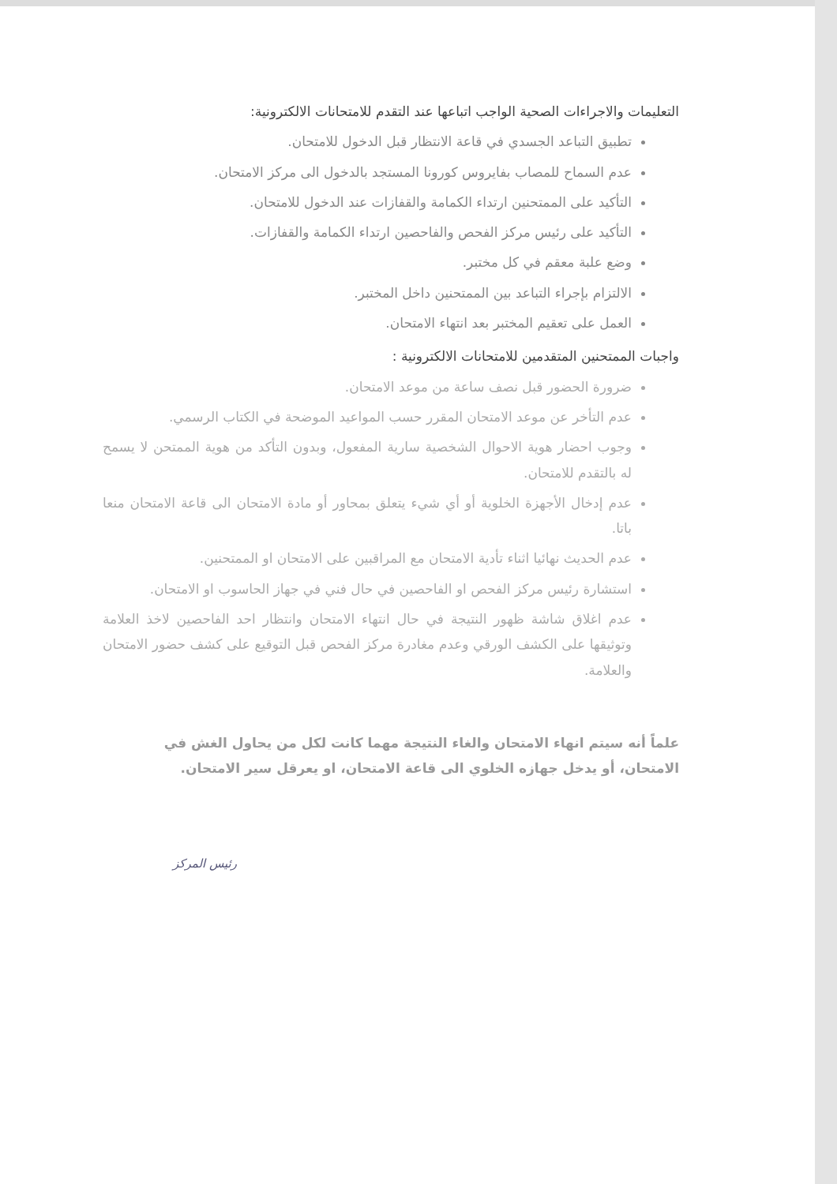التعليمات والاجراءات الصحية الواجب اتباعها عند التقدم للامتحانات الالكترونية:
تطبيق التباعد الجسدي في قاعة الانتظار قبل الدخول للامتحان.
عدم السماح للمصاب بفايروس كورونا المستجد بالدخول الى مركز الامتحان.
التأكيد على الممتحنين ارتداء الكمامة والقفازات عند الدخول للامتحان.
التأكيد على رئيس مركز الفحص والفاحصين ارتداء الكمامة والقفازات.
وضع علبة معقم في كل مختبر.
الالتزام بإجراء التباعد بين الممتحنين داخل المختبر.
العمل على تعقيم المختبر بعد انتهاء الامتحان.
واجبات الممتحنين المتقدمين للامتحانات الالكترونية :
ضرورة الحضور قبل نصف ساعة من موعد الامتحان.
عدم التأخر عن موعد الامتحان المقرر حسب المواعيد الموضحة في الكتاب الرسمي.
وجوب احضار هوية الاحوال الشخصية سارية المفعول، وبدون التأكد من هوية الممتحن لا يسمح له بالتقدم للامتحان.
عدم إدخال الأجهزة الخلوية أو أي شيء يتعلق بمحاور أو مادة الامتحان الى قاعة الامتحان منعا باتا.
عدم الحديث نهائيا اثناء تأدية الامتحان مع المراقبين على الامتحان او الممتحنين.
استشارة رئيس مركز الفحص او الفاحصين في حال فني في جهاز الحاسوب او الامتحان.
عدم اغلاق شاشة ظهور النتيجة في حال انتهاء الامتحان وانتظار احد الفاحصين لاخذ العلامة وتوثيقها على الكشف الورقي وعدم مغادرة مركز الفحص قبل التوقيع على كشف حضور الامتحان والعلامة.
علماً أنه سيتم انهاء الامتحان والغاء النتيجة مهما كانت لكل من يحاول الغش في الامتحان، أو يدخل جهازه الخلوي الى قاعة الامتحان، او يعرقل سير الامتحان.
رئيس المركز